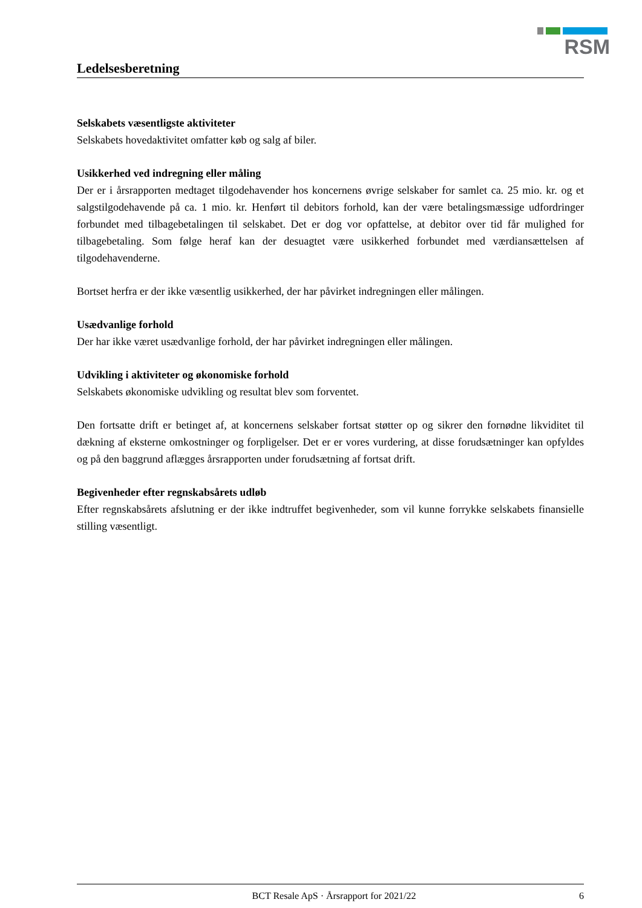RSM
Ledelsesberetning
Selskabets væsentligste aktiviteter
Selskabets hovedaktivitet omfatter køb og salg af biler.
Usikkerhed ved indregning eller måling
Der er i årsrapporten medtaget tilgodehavender hos koncernens øvrige selskaber for samlet ca. 25 mio. kr. og et salgstilgodehavende på ca. 1 mio. kr. Henført til debitors forhold, kan der være betalingsmæssige udfordringer forbundet med tilbagebetalingen til selskabet. Det er dog vor opfattelse, at debitor over tid får mulighed for tilbagebetaling. Som følge heraf kan der desuagtet være usikkerhed forbundet med værdiansættelsen af tilgodehavenderne.
Bortset herfra er der ikke væsentlig usikkerhed, der har påvirket indregningen eller målingen.
Usædvanlige forhold
Der har ikke været usædvanlige forhold, der har påvirket indregningen eller målingen.
Udvikling i aktiviteter og økonomiske forhold
Selskabets økonomiske udvikling og resultat blev som forventet.
Den fortsatte drift er betinget af, at koncernens selskaber fortsat støtter op og sikrer den fornødne likviditet til dækning af eksterne omkostninger og forpligelser. Det er er vores vurdering, at disse forudsætninger kan opfyldes og på den baggrund aflægges årsrapporten under forudsætning af fortsat drift.
Begivenheder efter regnskabsårets udløb
Efter regnskabsårets afslutning er der ikke indtruffet begivenheder, som vil kunne forrykke selskabets finansielle stilling væsentligt.
BCT Resale ApS · Årsrapport for 2021/22 6